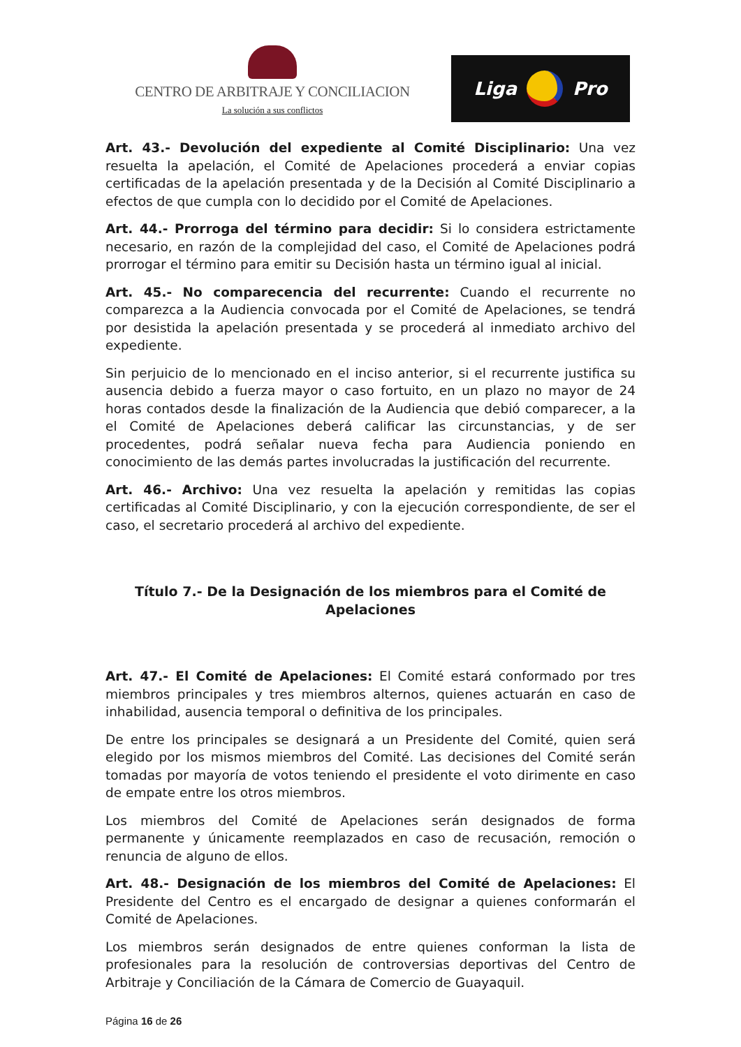CENTRO DE ARBITRAJE Y CONCILIACION
La solución a sus conflictos
Liga Pro
Art. 43.- Devolución del expediente al Comité Disciplinario: Una vez resuelta la apelación, el Comité de Apelaciones procederá a enviar copias certificadas de la apelación presentada y de la Decisión al Comité Disciplinario a efectos de que cumpla con lo decidido por el Comité de Apelaciones.
Art. 44.- Prorroga del término para decidir: Si lo considera estrictamente necesario, en razón de la complejidad del caso, el Comité de Apelaciones podrá prorrogar el término para emitir su Decisión hasta un término igual al inicial.
Art. 45.- No comparecencia del recurrente: Cuando el recurrente no comparezca a la Audiencia convocada por el Comité de Apelaciones, se tendrá por desistida la apelación presentada y se procederá al inmediato archivo del expediente.
Sin perjuicio de lo mencionado en el inciso anterior, si el recurrente justifica su ausencia debido a fuerza mayor o caso fortuito, en un plazo no mayor de 24 horas contados desde la finalización de la Audiencia que debió comparecer, a la el Comité de Apelaciones deberá calificar las circunstancias, y de ser procedentes, podrá señalar nueva fecha para Audiencia poniendo en conocimiento de las demás partes involucradas la justificación del recurrente.
Art. 46.- Archivo: Una vez resuelta la apelación y remitidas las copias certificadas al Comité Disciplinario, y con la ejecución correspondiente, de ser el caso, el secretario procederá al archivo del expediente.
Título 7.- De la Designación de los miembros para el Comité de Apelaciones
Art. 47.- El Comité de Apelaciones: El Comité estará conformado por tres miembros principales y tres miembros alternos, quienes actuarán en caso de inhabilidad, ausencia temporal o definitiva de los principales.
De entre los principales se designará a un Presidente del Comité, quien será elegido por los mismos miembros del Comité. Las decisiones del Comité serán tomadas por mayoría de votos teniendo el presidente el voto dirimente en caso de empate entre los otros miembros.
Los miembros del Comité de Apelaciones serán designados de forma permanente y únicamente reemplazados en caso de recusación, remoción o renuncia de alguno de ellos.
Art. 48.- Designación de los miembros del Comité de Apelaciones: El Presidente del Centro es el encargado de designar a quienes conformarán el Comité de Apelaciones.
Los miembros serán designados de entre quienes conforman la lista de profesionales para la resolución de controversias deportivas del Centro de Arbitraje y Conciliación de la Cámara de Comercio de Guayaquil.
Página 16 de 26